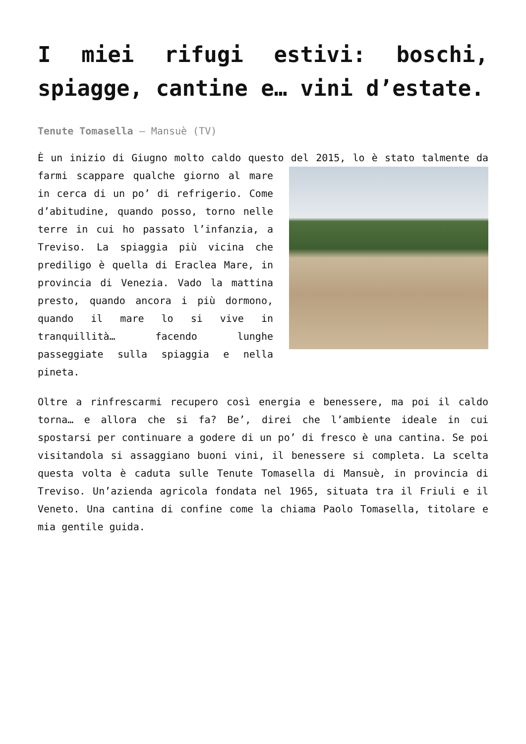I miei rifugi estivi: boschi, spiagge, cantine e… vini d’estate.
Tenute Tomasella – Mansuè (TV)
È un inizio di Giugno molto caldo questo del 2015, lo è stato talmente da farmi scappare qualche giorno al mare in cerca di un po’ di refrigerio. Come d’abitudine, quando posso, torno nelle terre in cui ho passato l’infanzia, a Treviso. La spiaggia più vicina che prediligo è quella di Eraclea Mare, in provincia di Venezia. Vado la mattina presto, quando ancora i più dormono, quando il mare lo si vive in tranquillità… facendo lunghe passeggiate sulla spiaggia e nella pineta.
Oltre a rinfrescarmi recupero così energia e benessere, ma poi il caldo torna… e allora che si fa? Be’, direi che l’ambiente ideale in cui spostarsi per continuare a godere di un po’ di fresco è una cantina. Se poi visitandola si assaggiano buoni vini, il benessere si completa. La scelta questa volta è caduta sulle Tenute Tomasella di Mansuè, in provincia di Treviso. Un’azienda agricola fondata nel 1965, situata tra il Friuli e il Veneto. Una cantina di confine come la chiama Paolo Tomasella, titolare e mia gentile guida.